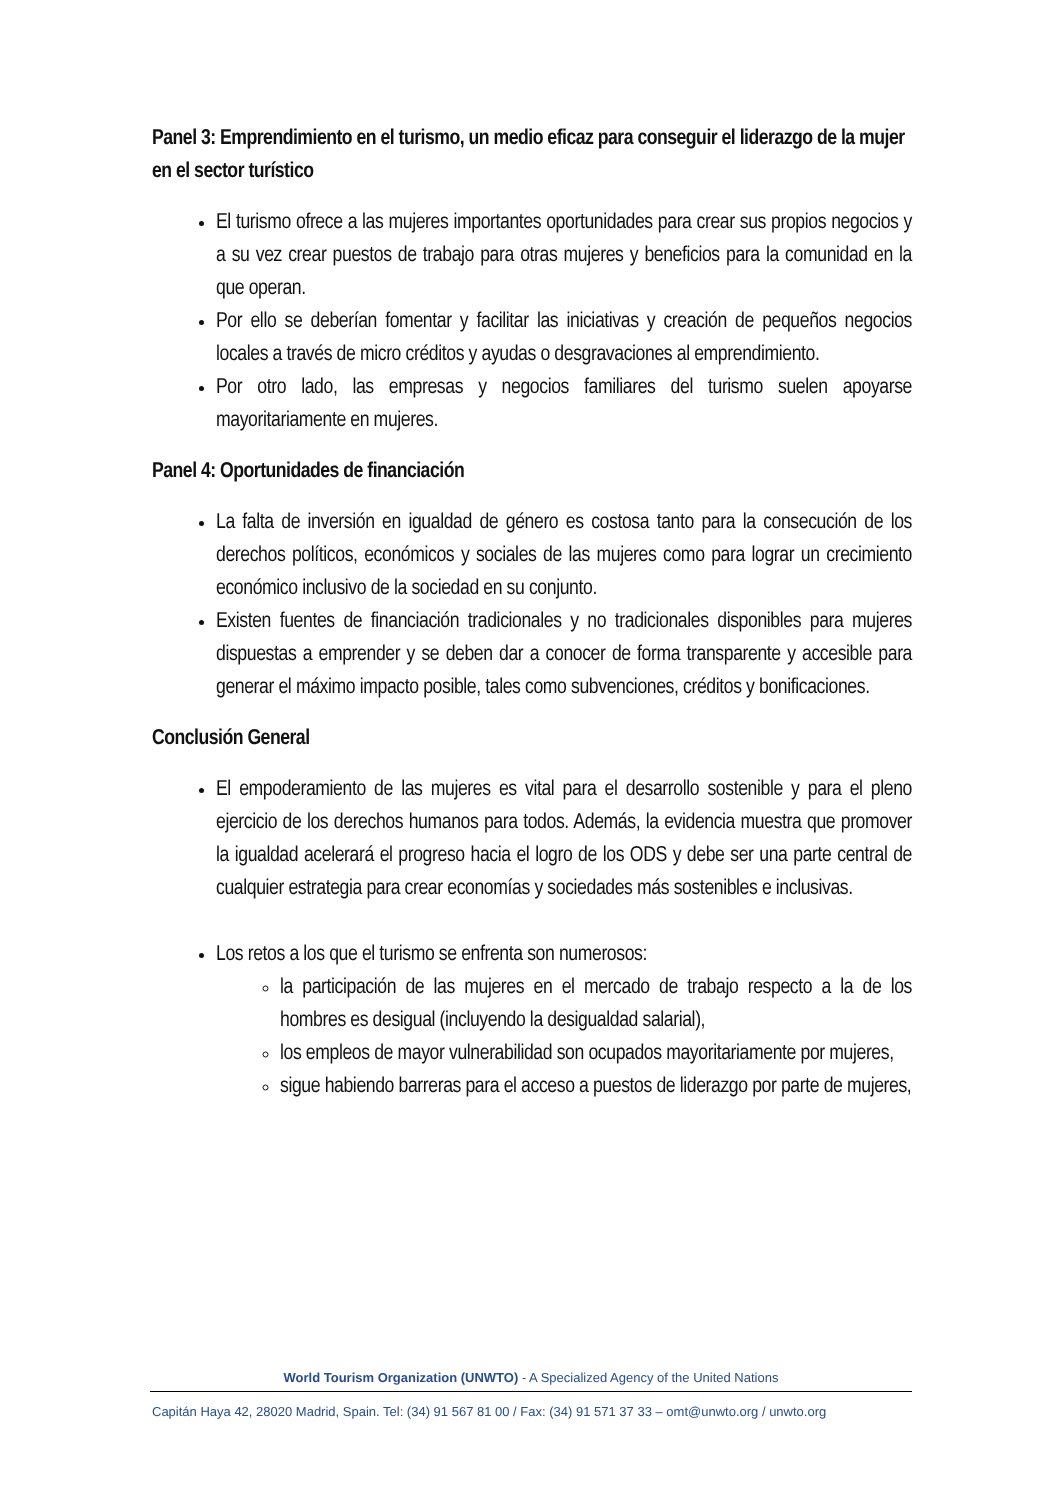Panel 3: Emprendimiento en el turismo, un medio eficaz para conseguir el liderazgo de la mujer en el sector turístico
El turismo ofrece a las mujeres importantes oportunidades para crear sus propios negocios y a su vez crear puestos de trabajo para otras mujeres y beneficios para la comunidad en la que operan.
Por ello se deberían fomentar y facilitar las iniciativas y creación de pequeños negocios locales a través de micro créditos y ayudas o desgravaciones al emprendimiento.
Por otro lado, las empresas y negocios familiares del turismo suelen apoyarse mayoritariamente en mujeres.
Panel 4: Oportunidades de financiación
La falta de inversión en igualdad de género es costosa tanto para la consecución de los derechos políticos, económicos y sociales de las mujeres como para lograr un crecimiento económico inclusivo de la sociedad en su conjunto.
Existen fuentes de financiación tradicionales y no tradicionales disponibles para mujeres dispuestas a emprender y se deben dar a conocer de forma transparente y accesible para generar el máximo impacto posible, tales como subvenciones, créditos y bonificaciones.
Conclusión General
El empoderamiento de las mujeres es vital para el desarrollo sostenible y para el pleno ejercicio de los derechos humanos para todos. Además, la evidencia muestra que promover la igualdad acelerará el progreso hacia el logro de los ODS y debe ser una parte central de cualquier estrategia para crear economías y sociedades más sostenibles e inclusivas.
Los retos a los que el turismo se enfrenta son numerosos:
la participación de las mujeres en el mercado de trabajo respecto a la de los hombres es desigual (incluyendo la desigualdad salarial),
los empleos de mayor vulnerabilidad son ocupados mayoritariamente por mujeres,
sigue habiendo barreras para el acceso a puestos de liderazgo por parte de mujeres,
World Tourism Organization (UNWTO) - A Specialized Agency of the United Nations
Capitán Haya 42, 28020 Madrid, Spain. Tel: (34) 91 567 81 00 / Fax: (34) 91 571 37 33 – omt@unwto.org / unwto.org